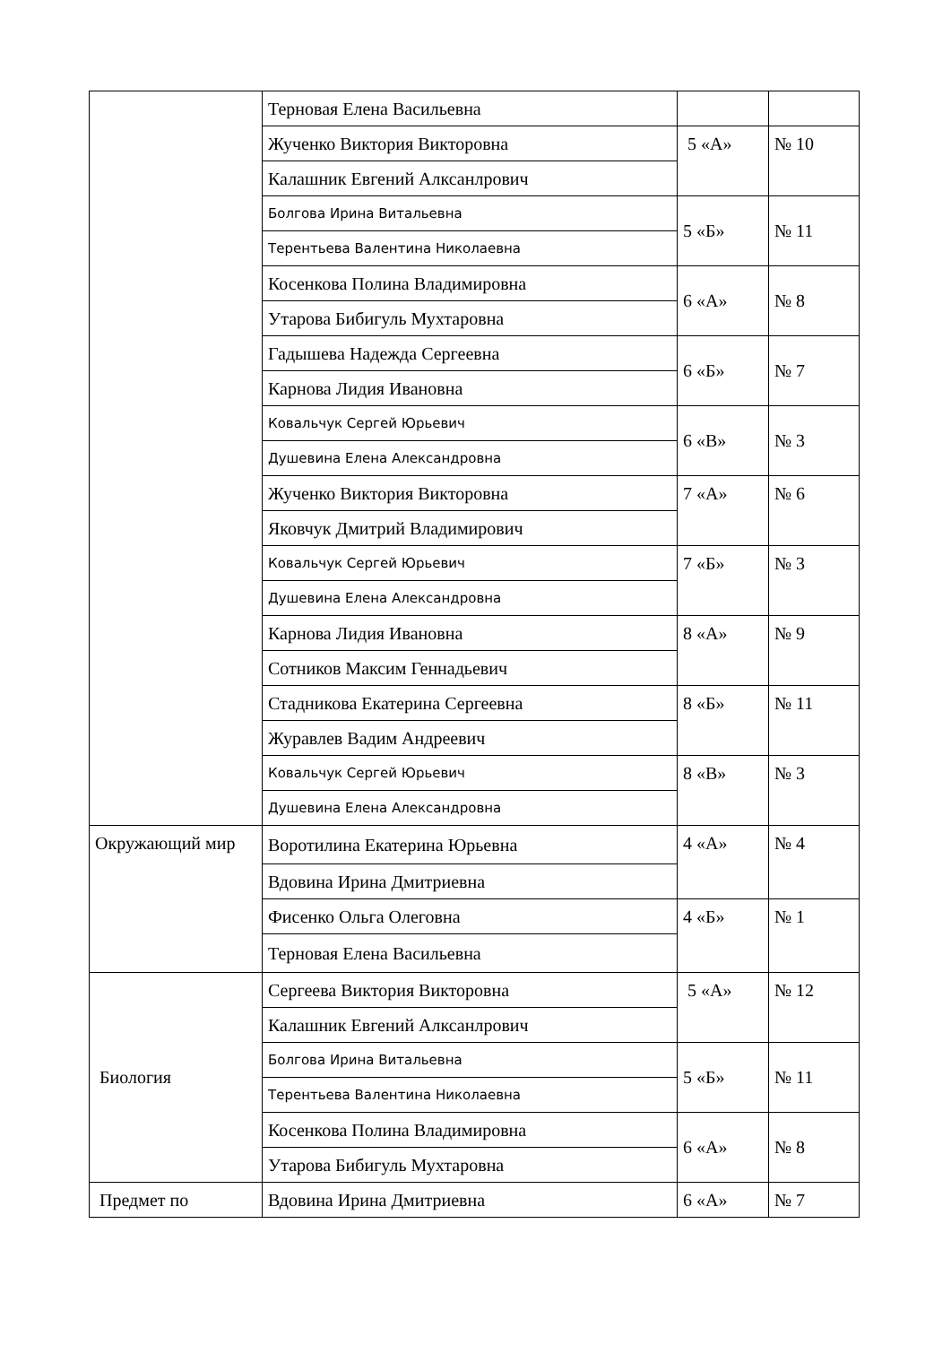| | Терновая Елена Васильевна | | |
| | Жученко Виктория Викторовна | 5 «А» | № 10 |
| | Калашник Евгений Алксанлрович | | |
| | Болгова Ирина Витальевна | 5 «Б» | № 11 |
| | Терентьева Валентина Николаевна | | |
| | Косенкова Полина Владимировна | 6 «А» | № 8 |
| | Утарова Бибигуль Мухтаровна | | |
| | Гадышева Надежда Сергеевна | 6 «Б» | № 7 |
| | Карнова Лидия Ивановна | | |
| | Ковальчук Сергей Юрьевич | 6 «В» | № 3 |
| | Душевина Елена Александровна | | |
| | Жученко Виктория Викторовна | 7 «А» | № 6 |
| | Яковчук Дмитрий Владимирович | | |
| | Ковальчук Сергей Юрьевич | 7 «Б» | № 3 |
| | Душевина Елена Александровна | | |
| | Карнова Лидия Ивановна | 8 «А» | № 9 |
| | Сотников Максим Геннадьевич | | |
| | Стадникова Екатерина Сергеевна | 8 «Б» | № 11 |
| | Журавлев Вадим Андреевич | | |
| | Ковальчук Сергей Юрьевич | 8 «В» | № 3 |
| | Душевина Елена Александровна | | |
| Окружающий мир | Воротилина Екатерина Юрьевна | 4 «А» | № 4 |
| | Вдовина Ирина Дмитриевна | | |
| | Фисенко Ольга Олеговна | 4 «Б» | № 1 |
| | Терновая Елена Васильевна | | |
| Биология | Сергеева Виктория Викторовна | 5 «А» | № 12 |
| | Калашник Евгений Алксанлрович | | |
| | Болгова Ирина Витальевна | 5 «Б» | № 11 |
| | Терентьева Валентина Николаевна | | |
| | Косенкова Полина Владимировна | 6 «А» | № 8 |
| | Утарова Бибигуль Мухтаровна | | |
| Предмет по | Вдовина Ирина Дмитриевна | 6 «А» | № 7 |